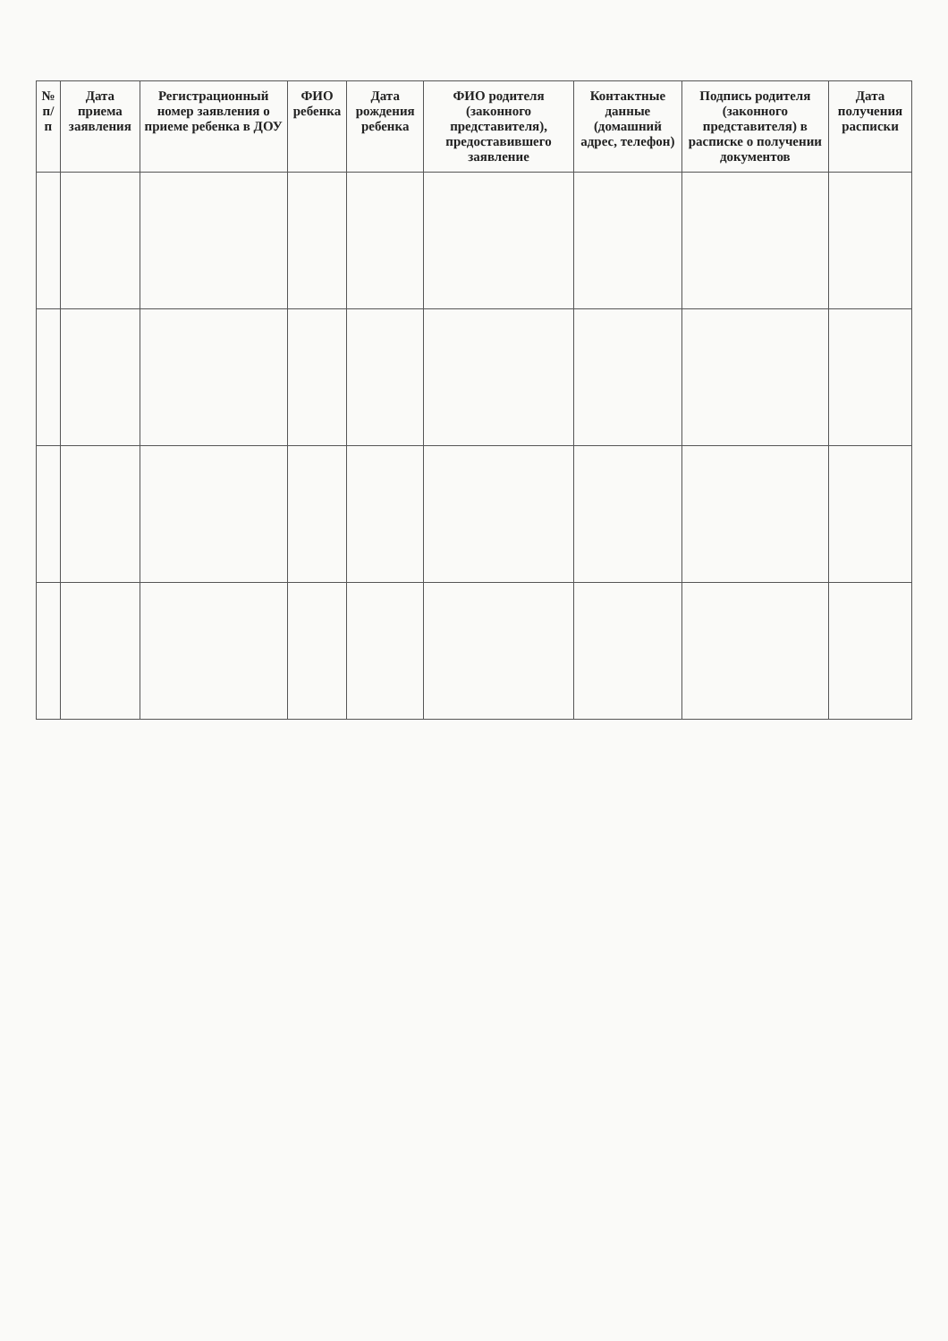| № п/п | Дата приема заявления | Регистрационный номер заявления о приеме ребенка в ДОУ | ФИО ребенка | Дата рождения ребенка | ФИО родителя (законного представителя), предоставившего заявление | Контактные данные (домашний адрес, телефон) | Подпись родителя (законного представителя) в расписке о получении документов | Дата получения расписки |
| --- | --- | --- | --- | --- | --- | --- | --- | --- |